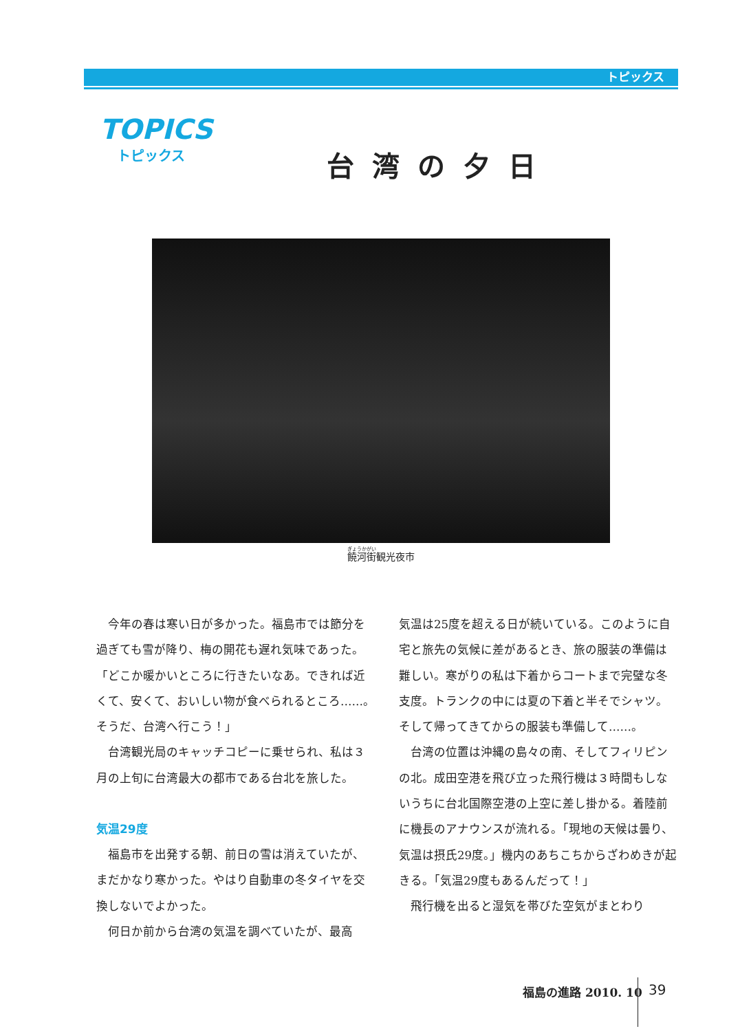トピックス
TOPICS
トピックス
台湾の夕日
饒河街観光夜市
今年の春は寒い日が多かった。福島市では節分を過ぎても雪が降り、梅の開花も遅れ気味であった。「どこか暖かいところに行きたいなあ。できれば近くて、安くて、おいしい物が食べられるところ……。そうだ、台湾へ行こう！」
台湾観光局のキャッチコピーに乗せられ、私は３月の上旬に台湾最大の都市である台北を旅した。
気温29度
福島市を出発する朝、前日の雪は消えていたが、まだかなり寒かった。やはり自動車の冬タイヤを交換しないでよかった。
何日か前から台湾の気温を調べていたが、最高
気温は25度を超える日が続いている。このように自宅と旅先の気候に差があるとき、旅の服装の準備は難しい。寒がりの私は下着からコートまで完璧な冬支度。トランクの中には夏の下着と半そでシャツ。そして帰ってきてからの服装も準備して……。
台湾の位置は沖縄の島々の南、そしてフィリピンの北。成田空港を飛び立った飛行機は３時間もしないうちに台北国際空港の上空に差し掛かる。着陸前に機長のアナウンスが流れる。「現地の天候は曇り、気温は摂氏29度。」機内のあちこちからざわめきが起きる。「気温29度もあるんだって！」
飛行機を出ると湿気を帯びた空気がまとわり
福島の進路 2010. 10 39